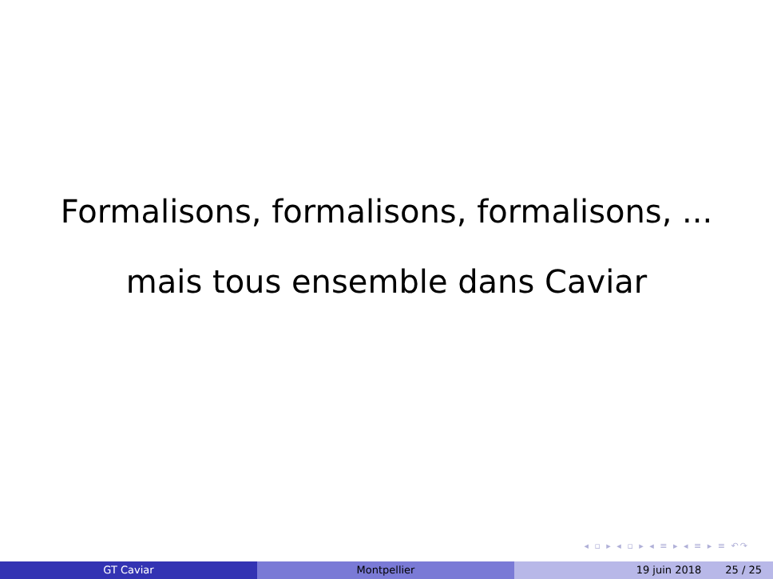Formalisons, formalisons, formalisons, ...
mais tous ensemble dans Caviar
◂ ▫ ▸ ◂ ▫ ▸ ◂ ≡ ▸ ◂ ≡ ▸ ≡ ↶↷
GT Caviar Montpellier 19 juin 2018 25 / 25